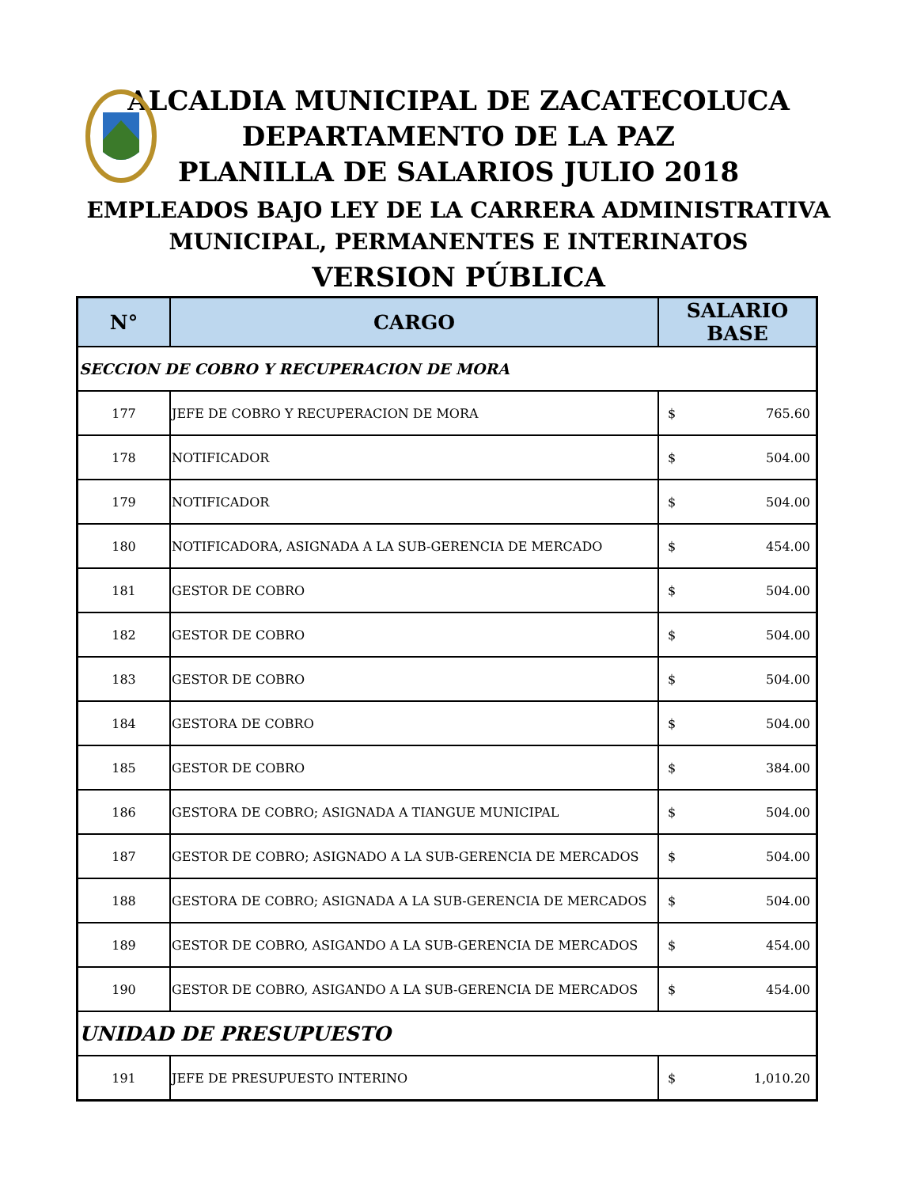ALCALDIA MUNICIPAL DE ZACATECOLUCA
DEPARTAMENTO DE LA PAZ
PLANILLA DE SALARIOS JULIO 2018
EMPLEADOS BAJO LEY DE LA CARRERA ADMINISTRATIVA
MUNICIPAL, PERMANENTES E INTERINATOS
VERSION PÚBLICA
| N° | CARGO | SALARIO BASE |
| --- | --- | --- |
| SECCION DE COBRO Y RECUPERACION DE MORA | | |
| 177 | JEFE DE COBRO Y RECUPERACION DE MORA | $ 765.60 |
| 178 | NOTIFICADOR | $ 504.00 |
| 179 | NOTIFICADOR | $ 504.00 |
| 180 | NOTIFICADORA, ASIGNADA A LA SUB-GERENCIA DE MERCADO | $ 454.00 |
| 181 | GESTOR DE COBRO | $ 504.00 |
| 182 | GESTOR DE COBRO | $ 504.00 |
| 183 | GESTOR DE COBRO | $ 504.00 |
| 184 | GESTORA DE COBRO | $ 504.00 |
| 185 | GESTOR DE COBRO | $ 384.00 |
| 186 | GESTORA DE COBRO; ASIGNADA A TIANGUE MUNICIPAL | $ 504.00 |
| 187 | GESTOR DE COBRO; ASIGNADO A LA SUB-GERENCIA DE MERCADOS | $ 504.00 |
| 188 | GESTORA DE COBRO; ASIGNADA A LA SUB-GERENCIA DE MERCADOS | $ 504.00 |
| 189 | GESTOR DE COBRO, ASIGANDO A LA SUB-GERENCIA DE MERCADOS | $ 454.00 |
| 190 | GESTOR DE COBRO, ASIGANDO A LA SUB-GERENCIA DE MERCADOS | $ 454.00 |
| UNIDAD DE PRESUPUESTO | | |
| 191 | JEFE DE PRESUPUESTO INTERINO | $ 1,010.20 |